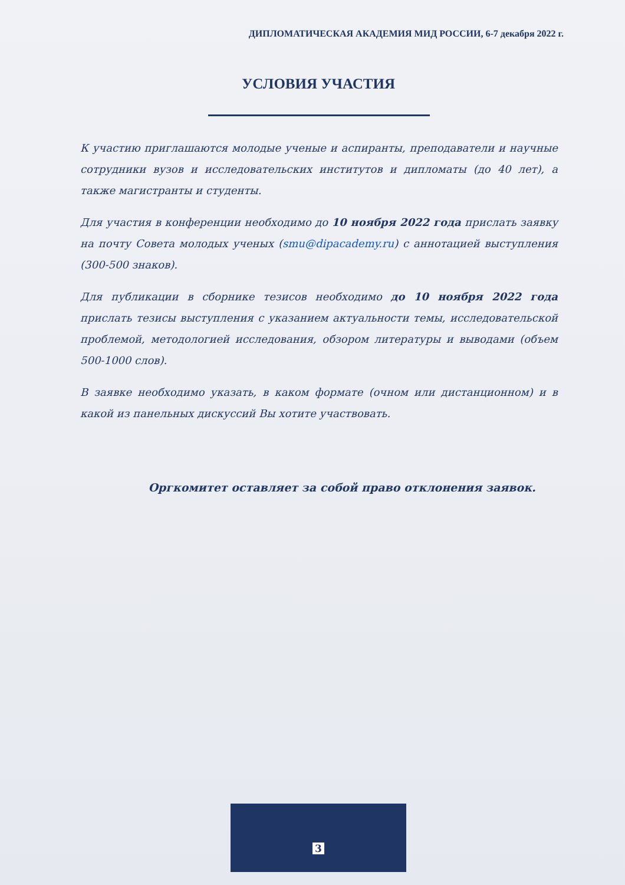ДИПЛОМАТИЧЕСКАЯ АКАДЕМИЯ МИД РОССИИ, 6-7 декабря 2022 г.
УСЛОВИЯ УЧАСТИЯ
К участию приглашаются молодые ученые и аспиранты, преподаватели и научные сотрудники вузов и исследовательских институтов и дипломаты (до 40 лет), а также магистранты и студенты.
Для участия в конференции необходимо до 10 ноября 2022 года прислать заявку на почту Совета молодых ученых (smu@dipacademy.ru) с аннотацией выступления (300-500 знаков).
Для публикации в сборнике тезисов необходимо до 10 ноября 2022 года прислать тезисы выступления с указанием актуальности темы, исследовательской проблемой, методологией исследования, обзором литературы и выводами (объем 500-1000 слов).
В заявке необходимо указать, в каком формате (очном или дистанционном) и в какой из панельных дискуссий Вы хотите участвовать.
Оргкомитет оставляет за собой право отклонения заявок.
3